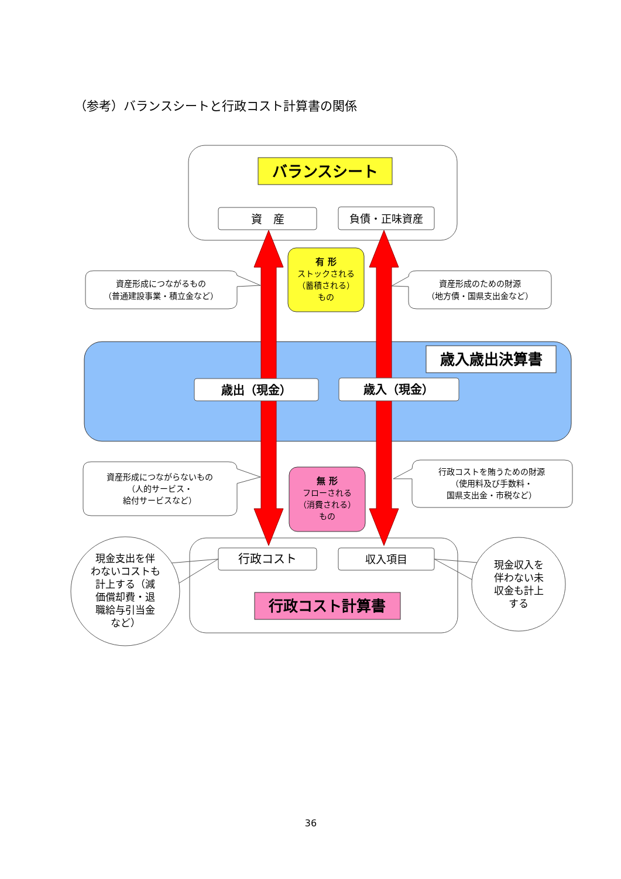（参考）バランスシートと行政コスト計算書の関係
バランスシート
資　産
負債・正味資産
有 形
ストックされる
（蓄積される）
もの
資産形成につながるもの
（普通建設事業・積立金など）
資産形成のための財源
（地方債・国県支出金など）
歳入歳出決算書
歳出（現金）
歳入（現金）
資産形成につながらないもの
（人的サービス・
給付サービスなど）
無 形
フローされる
（消費される）
もの
行政コストを賄うための財源
（使用料及び手数料・
国県支出金・市税など）
現金支出を伴
わないコストも
計上する（減
価償却費・退
職給与引当金
など）
行政コスト
収入項目
現金収入を
伴わない未
収金も計上
する
行政コスト計算書
36